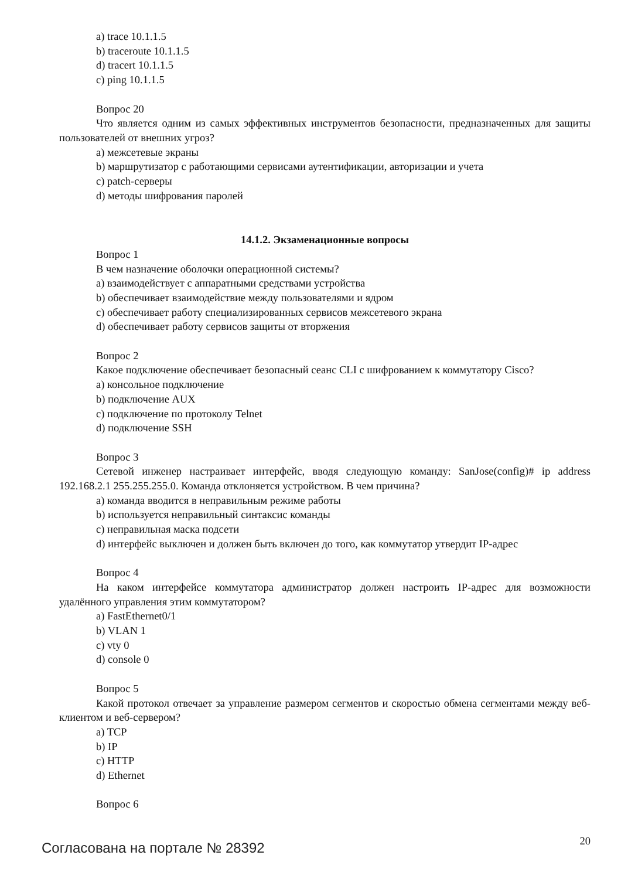a) trace 10.1.1.5
b) traceroute 10.1.1.5
d) tracert 10.1.1.5
c) ping 10.1.1.5
Вопрос 20
Что является одним из самых эффективных инструментов безопасности, предназначенных для защиты пользователей от внешних угроз?
a) межсетевые экраны
b) маршрутизатор с работающими сервисами аутентификации, авторизации и учета
c) patch-серверы
d) методы шифрования паролей
14.1.2. Экзаменационные вопросы
Вопрос 1
В чем назначение оболочки операционной системы?
a) взаимодействует с аппаратными средствами устройства
b) обеспечивает взаимодействие между пользователями и ядром
c) обеспечивает работу специализированных сервисов межсетевого экрана
d) обеспечивает работу сервисов защиты от вторжения
Вопрос 2
Какое подключение обеспечивает безопасный сеанс CLI с шифрованием к коммутатору Cisco?
a) консольное подключение
b) подключение AUX
c) подключение по протоколу Telnet
d) подключение SSH
Вопрос 3
Сетевой инженер настраивает интерфейс, вводя следующую команду: SanJose(config)# ip address 192.168.2.1 255.255.255.0. Команда отклоняется устройством. В чем причина?
a) команда вводится в неправильным режиме работы
b) используется неправильный синтаксис команды
c) неправильная маска подсети
d) интерфейс выключен и должен быть включен до того, как коммутатор утвердит IP-адрес
Вопрос 4
На каком интерфейсе коммутатора администратор должен настроить IP-адрес для возможности удалённого управления этим коммутатором?
a) FastEthernet0/1
b) VLAN 1
c) vty 0
d) console 0
Вопрос 5
Какой протокол отвечает за управление размером сегментов и скоростью обмена сегментами между веб-клиентом и веб-сервером?
a) TCP
b) IP
c) HTTP
d) Ethernet
Вопрос 6
Согласована на портале № 28392
20